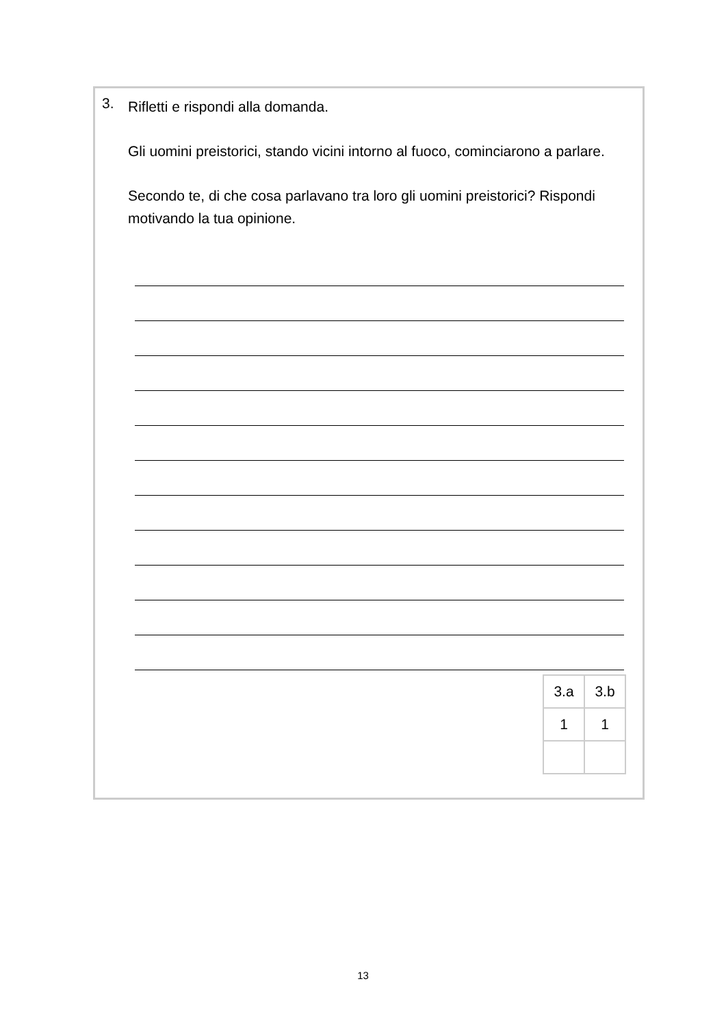3.
Rifletti e rispondi alla domanda.
Gli uomini preistorici, stando vicini intorno al fuoco, cominciarono a parlare.
Secondo te, di che cosa parlavano tra loro gli uomini preistorici? Rispondi motivando la tua opinione.
| 3.a | 3.b |
| 1 | 1 |
13